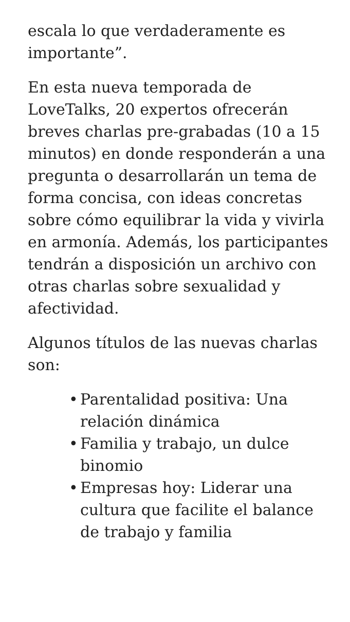escala lo que verdaderamente es importante”.
En esta nueva temporada de LoveTalks, 20 expertos ofrecerán breves charlas pre-grabadas (10 a 15 minutos) en donde responderán a una pregunta o desarrollarán un tema de forma concisa, con ideas concretas sobre cómo equilibrar la vida y vivirla en armonía. Además, los participantes tendrán a disposición un archivo con otras charlas sobre sexualidad y afectividad.
Algunos títulos de las nuevas charlas son:
• Parentalidad positiva: Una relación dinámica
• Familia y trabajo, un dulce binomio
• Empresas hoy: Liderar una cultura que facilite el balance de trabajo y familia